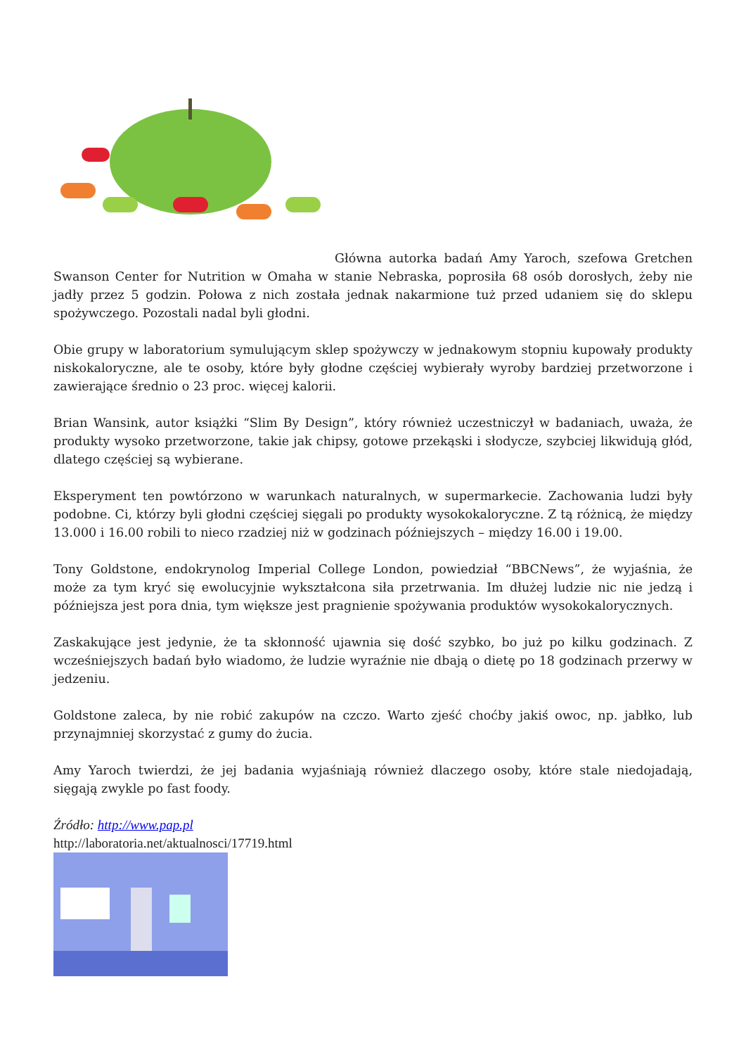Główna autorka badań Amy Yaroch, szefowa Gretchen Swanson Center for Nutrition w Omaha w stanie Nebraska, poprosiła 68 osób dorosłych, żeby nie jadły przez 5 godzin. Połowa z nich została jednak nakarmione tuż przed udaniem się do sklepu spożywczego. Pozostali nadal byli głodni.
Obie grupy w laboratorium symulującym sklep spożywczy w jednakowym stopniu kupowały produkty niskokaloryczne, ale te osoby, które były głodne częściej wybierały wyroby bardziej przetworzone i zawierające średnio o 23 proc. więcej kalorii.
Brian Wansink, autor książki “Slim By Design”, który również uczestniczył w badaniach, uważa, że produkty wysoko przetworzone, takie jak chipsy, gotowe przekąski i słodycze, szybciej likwidują głód, dlatego częściej są wybierane.
Eksperyment ten powtórzono w warunkach naturalnych, w supermarkecie. Zachowania ludzi były podobne. Ci, którzy byli głodni częściej sięgali po produkty wysokokaloryczne. Z tą różnicą, że między 13.000 i 16.00 robili to nieco rzadziej niż w godzinach późniejszych – między 16.00 i 19.00.
Tony Goldstone, endokrynolog Imperial College London, powiedział “BBCNews”, że wyjaśnia, że może za tym kryć się ewolucyjnie wykształcona siła przetrwania. Im dłużej ludzie nic nie jedzą i późniejsza jest pora dnia, tym większe jest pragnienie spożywania produktów wysokokalorycznych.
Zaskakujące jest jedynie, że ta skłonność ujawnia się dość szybko, bo już po kilku godzinach. Z wcześniejszych badań było wiadomo, że ludzie wyraźnie nie dbają o dietę po 18 godzinach przerwy w jedzeniu.
Goldstone zaleca, by nie robić zakupów na czczo. Warto zjeść choćby jakiś owoc, np. jabłko, lub przynajmniej skorzystać z gumy do żucia.
Amy Yaroch twierdzi, że jej badania wyjaśniają również dlaczego osoby, które stale niedojadają, sięgają zwykle po fast foody.
Źródło: http://www.pap.pl
http://laboratoria.net/aktualnosci/17719.html